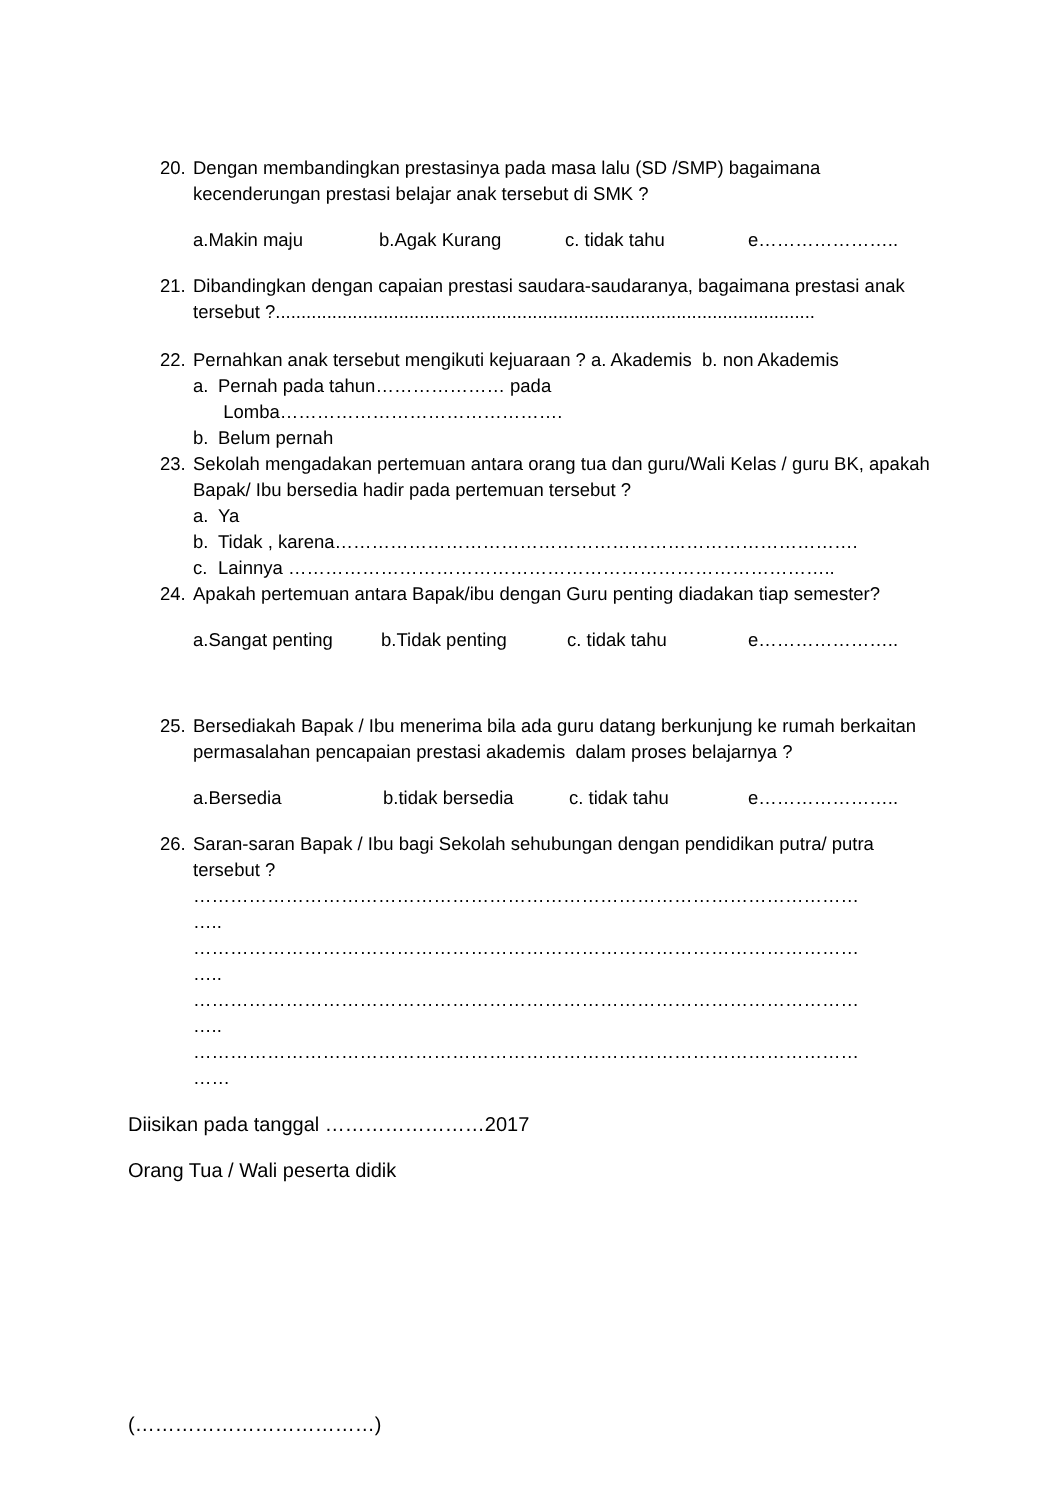20.
Dengan membandingkan prestasinya pada masa lalu (SD /SMP) bagaimana kecenderungan prestasi belajar anak tersebut di SMK ?
a.Makin maju b.Agak Kurang c. tidak tahu e…………………..
21.
Dibandingkan dengan capaian prestasi saudara-saudaranya, bagaimana prestasi anak tersebut ?.........................................................................................................
22.
Pernahkan anak tersebut mengikuti kejuaraan ? a. Akademis b. non Akademis
a. Pernah pada tahun………………… pada
Lomba……………………………………….
b. Belum pernah
23.
Sekolah mengadakan pertemuan antara orang tua dan guru/Wali Kelas / guru BK, apakah Bapak/ Ibu bersedia hadir pada pertemuan tersebut ?
a. Ya
b. Tidak , karena………………………………………………………………………….
c. Lainnya ……………………………………………………………………………..
24.
Apakah pertemuan antara Bapak/ibu dengan Guru penting diadakan tiap semester?
a.Sangat penting b.Tidak penting c. tidak tahu e…………………..
25.
Bersediakah Bapak / Ibu menerima bila ada guru datang berkunjung ke rumah berkaitan permasalahan pencapaian prestasi akademis dalam proses belajarnya ?
a.Bersedia b.tidak bersedia c. tidak tahu e…………………..
26.
Saran-saran Bapak / Ibu bagi Sekolah sehubungan dengan pendidikan putra/ putra tersebut ?
………………………………………………………………………………………………
…..
………………………………………………………………………………………………
…..
………………………………………………………………………………………………
…..
………………………………………………………………………………………………
……
Diisikan pada tanggal ……………………2017
Orang Tua / Wali peserta didik
(………………………………)